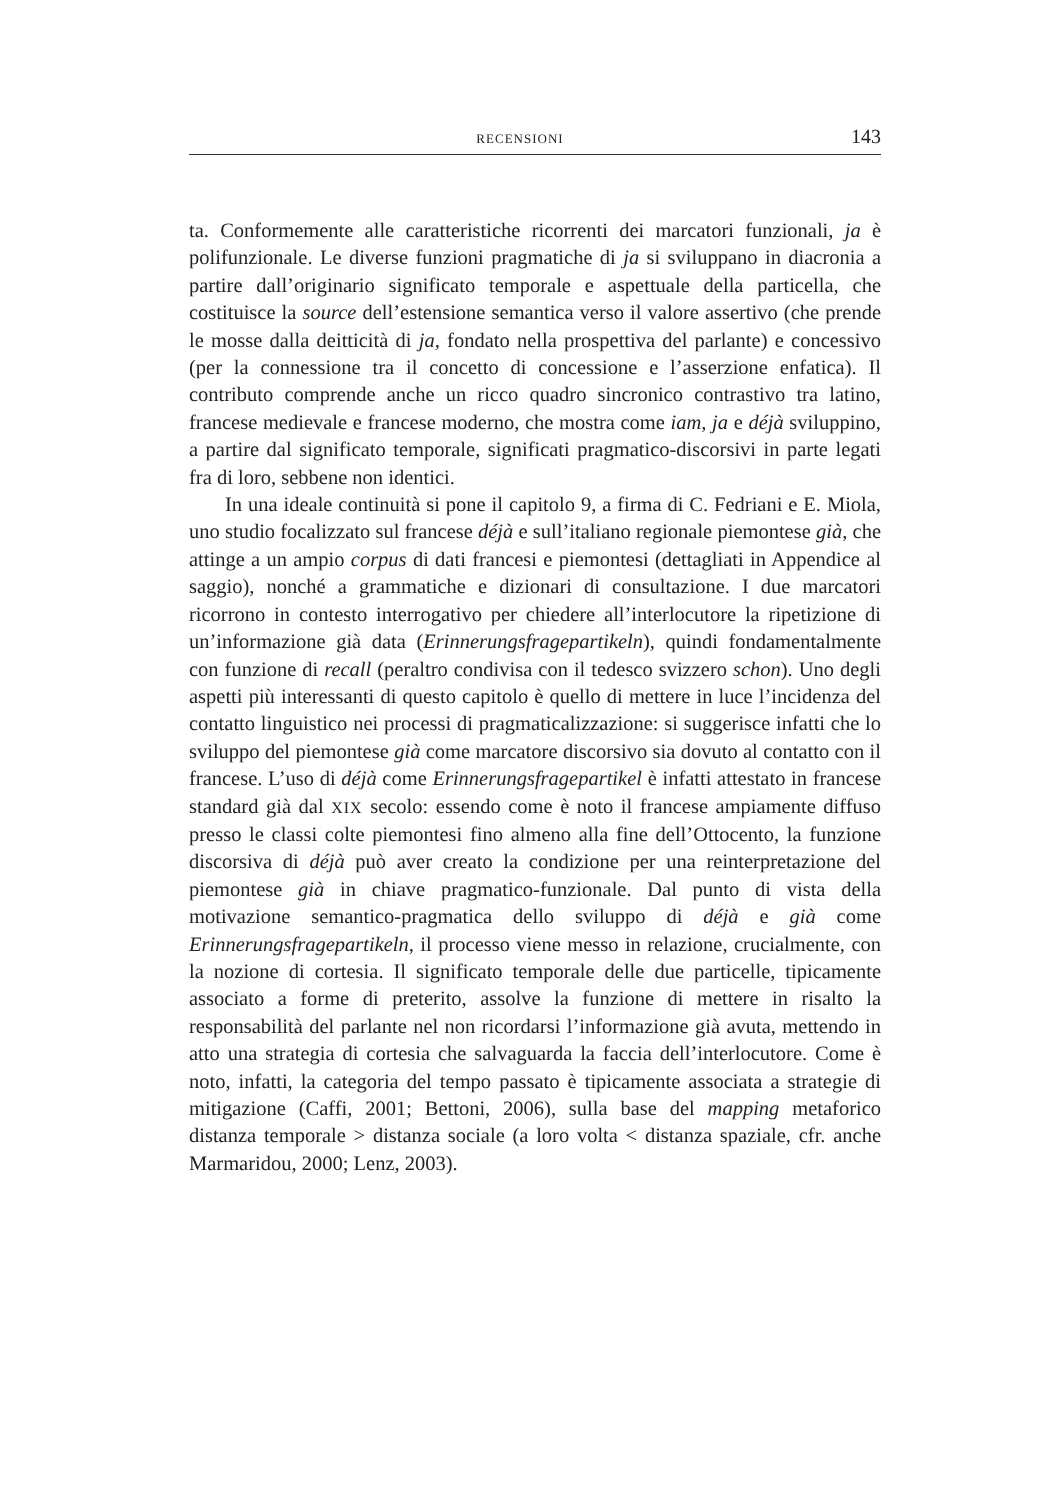RECENSIONI 143
ta. Conformemente alle caratteristiche ricorrenti dei marcatori funzionali, ja è polifunzionale. Le diverse funzioni pragmatiche di ja si sviluppano in diacronia a partire dall’originario significato temporale e aspettuale della particella, che costituisce la source dell’estensione semantica verso il valore assertivo (che prende le mosse dalla deitticità di ja, fondato nella prospettiva del parlante) e concessivo (per la connessione tra il concetto di concessione e l’asserzione enfatica). Il contributo comprende anche un ricco quadro sincronico contrastivo tra latino, francese medievale e francese moderno, che mostra come iam, ja e déjà sviluppino, a partire dal significato temporale, significati pragmatico-discorsivi in parte legati fra di loro, sebbene non identici.
In una ideale continuità si pone il capitolo 9, a firma di C. Fedriani e E. Miola, uno studio focalizzato sul francese déjà e sull’italiano regionale piemontese già, che attinge a un ampio corpus di dati francesi e piemontesi (dettagliati in Appendice al saggio), nonché a grammatiche e dizionari di consultazione. I due marcatori ricorrono in contesto interrogativo per chiedere all’interlocutore la ripetizione di un’informazione già data (Erinnerungsfragepartikeln), quindi fondamentalmente con funzione di recall (peraltro condivisa con il tedesco svizzero schon). Uno degli aspetti più interessanti di questo capitolo è quello di mettere in luce l’incidenza del contatto linguistico nei processi di pragmaticalizzazione: si suggerisce infatti che lo sviluppo del piemontese già come marcatore discorsivo sia dovuto al contatto con il francese. L’uso di déjà come Erinnerungsfragepartikel è infatti attestato in francese standard già dal XIX secolo: essendo come è noto il francese ampiamente diffuso presso le classi colte piemontesi fino almeno alla fine dell’Ottocento, la funzione discorsiva di déjà può aver creato la condizione per una reinterpretazione del piemontese già in chiave pragmatico-funzionale. Dal punto di vista della motivazione semantico-pragmatica dello sviluppo di déjà e già come Erinnerungsfragepartikeln, il processo viene messo in relazione, crucialmente, con la nozione di cortesia. Il significato temporale delle due particelle, tipicamente associato a forme di preterito, assolve la funzione di mettere in risalto la responsabilità del parlante nel non ricordarsi l’informazione già avuta, mettendo in atto una strategia di cortesia che salvaguarda la faccia dell’interlocutore. Come è noto, infatti, la categoria del tempo passato è tipicamente associata a strategie di mitigazione (Caffi, 2001; Bettoni, 2006), sulla base del mapping metaforico distanza temporale > distanza sociale (a loro volta < distanza spaziale, cfr. anche Marmaridou, 2000; Lenz, 2003).